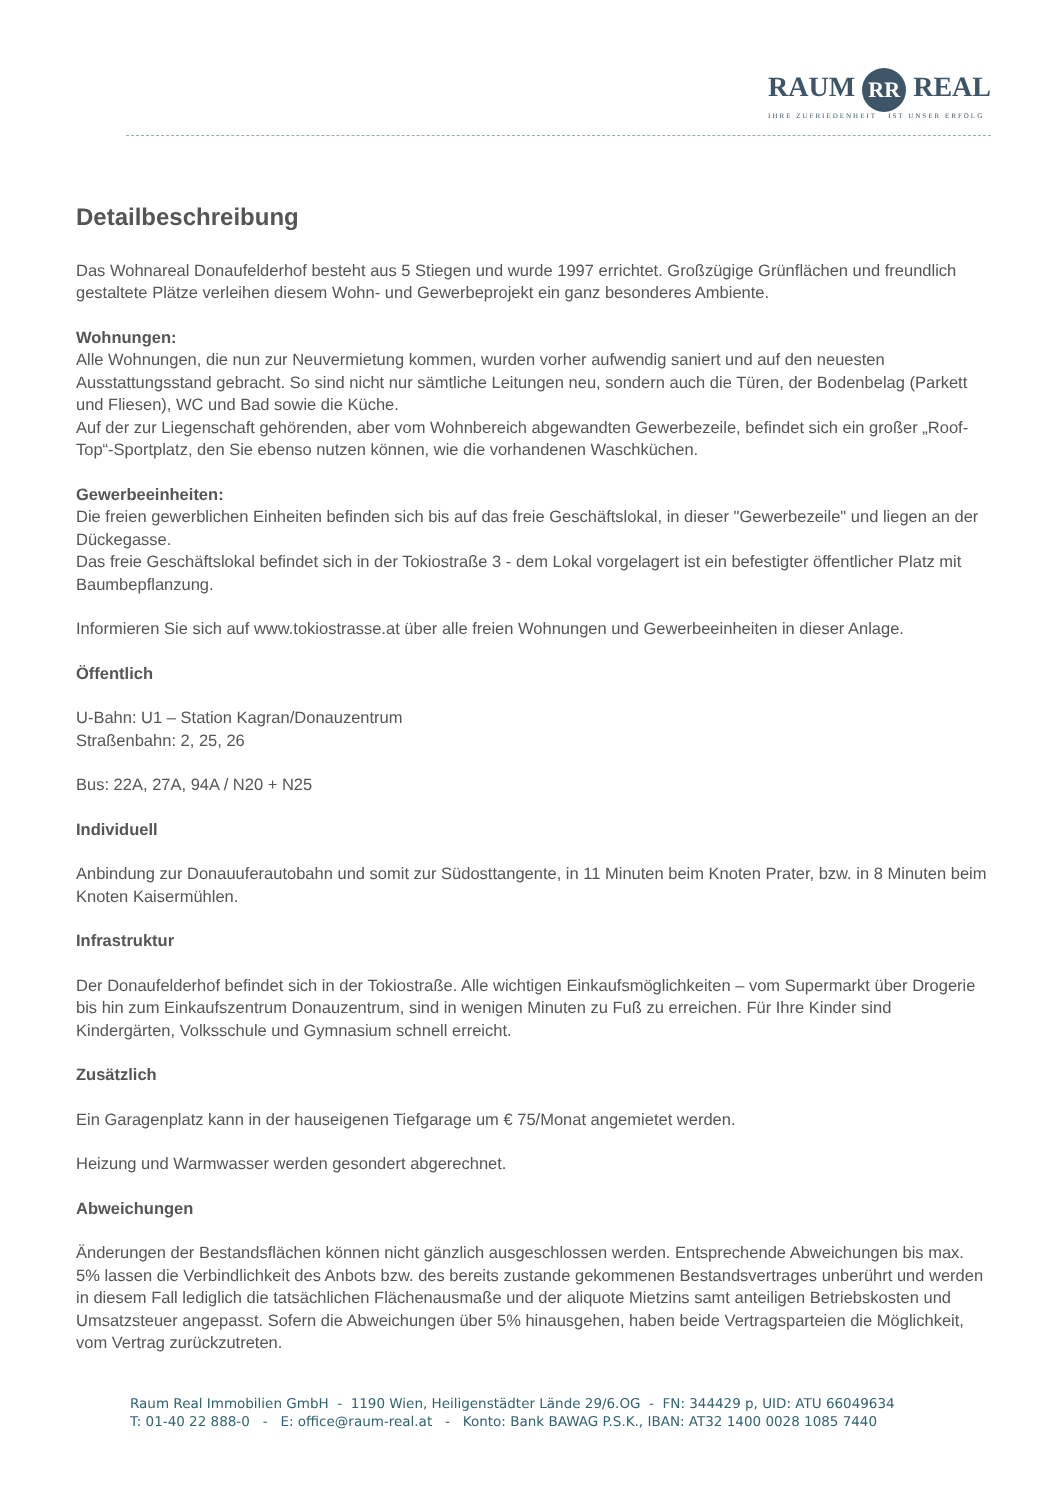RAUM RR REAL
IHRE ZUFRIEDENHEIT IST UNSER ERFOLG
Detailbeschreibung
Das Wohnareal Donaufelderhof besteht aus 5 Stiegen und wurde 1997 errichtet. Großzügige Grünflächen und freundlich gestaltete Plätze verleihen diesem Wohn- und Gewerbeprojekt ein ganz besonderes Ambiente.
Wohnungen:
Alle Wohnungen, die nun zur Neuvermietung kommen, wurden vorher aufwendig saniert und auf den neuesten Ausstattungsstand gebracht. So sind nicht nur sämtliche Leitungen neu, sondern auch die Türen, der Bodenbelag (Parkett und Fliesen), WC und Bad sowie die Küche.
Auf der zur Liegenschaft gehörenden, aber vom Wohnbereich abgewandten Gewerbezeile, befindet sich ein großer „Roof-Top“-Sportplatz, den Sie ebenso nutzen können, wie die vorhandenen Waschküchen.
Gewerbeeinheiten:
Die freien gewerblichen Einheiten befinden sich bis auf das freie Geschäftslokal, in dieser "Gewerbezeile" und liegen an der Dückegasse.
Das freie Geschäftslokal befindet sich in der Tokiostraße 3 - dem Lokal vorgelagert ist ein befestigter öffentlicher Platz mit Baumbepflanzung.
Informieren Sie sich auf www.tokiostrasse.at über alle freien Wohnungen und Gewerbeeinheiten in dieser Anlage.
Öffentlich
U-Bahn: U1 – Station Kagran/Donauzentrum
Straßenbahn: 2, 25, 26
Bus: 22A, 27A, 94A / N20 + N25
Individuell
Anbindung zur Donauuferautobahn und somit zur Südosttangente, in 11 Minuten beim Knoten Prater, bzw. in 8 Minuten beim Knoten Kaisermühlen.
Infrastruktur
Der Donaufelderhof befindet sich in der Tokiostraße. Alle wichtigen Einkaufsmöglichkeiten – vom Supermarkt über Drogerie bis hin zum Einkaufszentrum Donauzentrum, sind in wenigen Minuten zu Fuß zu erreichen. Für Ihre Kinder sind Kindergärten, Volksschule und Gymnasium schnell erreicht.
Zusätzlich
Ein Garagenplatz kann in der hauseigenen Tiefgarage um € 75/Monat angemietet werden.
Heizung und Warmwasser werden gesondert abgerechnet.
Abweichungen
Änderungen der Bestandsflächen können nicht gänzlich ausgeschlossen werden. Entsprechende Abweichungen bis max. 5% lassen die Verbindlichkeit des Anbots bzw. des bereits zustande gekommenen Bestandsvertrages unberührt und werden in diesem Fall lediglich die tatsächlichen Flächenausmaße und der aliquote Mietzins samt anteiligen Betriebskosten und Umsatzsteuer angepasst. Sofern die Abweichungen über 5% hinausgehen, haben beide Vertragsparteien die Möglichkeit, vom Vertrag zurückzutreten.
Raum Real Immobilien GmbH - 1190 Wien, Heiligenstädter Lände 29/6.OG - FN: 344429 p, UID: ATU 66049634
T: 01-40 22 888-0 - E: office@raum-real.at - Konto: Bank BAWAG P.S.K., IBAN: AT32 1400 0028 1085 7440